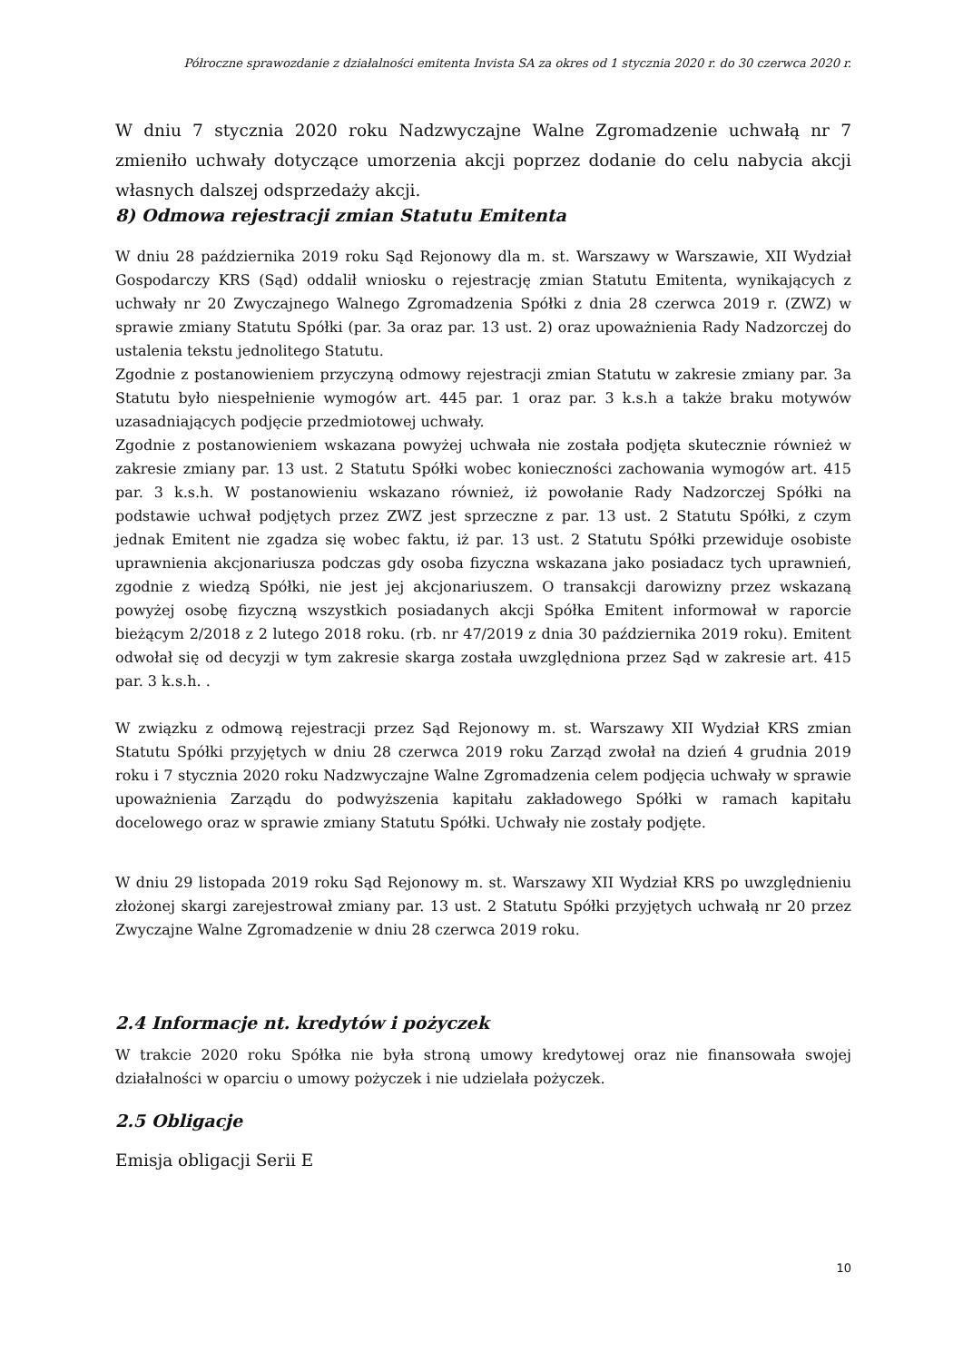Półroczne sprawozdanie z działalności emitenta Invista SA za okres od 1 stycznia 2020 r. do 30 czerwca 2020 r.
W dniu 7 stycznia 2020 roku Nadzwyczajne Walne Zgromadzenie uchwałą nr 7 zmieniło uchwały dotyczące umorzenia akcji poprzez dodanie do celu nabycia akcji własnych dalszej odsprzedaży akcji.
8) Odmowa rejestracji zmian Statutu Emitenta
W dniu 28 października 2019 roku Sąd Rejonowy dla m. st. Warszawy w Warszawie, XII Wydział Gospodarczy KRS (Sąd) oddalił wniosku o rejestrację zmian Statutu Emitenta, wynikających z uchwały nr 20 Zwyczajnego Walnego Zgromadzenia Spółki z dnia 28 czerwca 2019 r. (ZWZ) w sprawie zmiany Statutu Spółki (par. 3a oraz par. 13 ust. 2) oraz upoważnienia Rady Nadzorczej do ustalenia tekstu jednolitego Statutu.
Zgodnie z postanowieniem przyczyną odmowy rejestracji zmian Statutu w zakresie zmiany par. 3a Statutu było niespełnienie wymogów art. 445 par. 1 oraz par. 3 k.s.h a także braku motywów uzasadniających podjęcie przedmiotowej uchwały.
Zgodnie z postanowieniem wskazana powyżej uchwała nie została podjęta skutecznie również w zakresie zmiany par. 13 ust. 2 Statutu Spółki wobec konieczności zachowania wymogów art. 415 par. 3 k.s.h. W postanowieniu wskazano również, iż powołanie Rady Nadzorczej Spółki na podstawie uchwał podjętych przez ZWZ jest sprzeczne z par. 13 ust. 2 Statutu Spółki, z czym jednak Emitent nie zgadza się wobec faktu, iż par. 13 ust. 2 Statutu Spółki przewiduje osobiste uprawnienia akcjonariusza podczas gdy osoba fizyczna wskazana jako posiadacz tych uprawnień, zgodnie z wiedzą Spółki, nie jest jej akcjonariuszem. O transakcji darowizny przez wskazaną powyżej osobę fizyczną wszystkich posiadanych akcji Spółka Emitent informował w raporcie bieżącym 2/2018 z 2 lutego 2018 roku. (rb. nr 47/2019 z dnia 30 października 2019 roku). Emitent odwołał się od decyzji w tym zakresie skarga została uwzględniona przez Sąd w zakresie art. 415 par. 3 k.s.h. .
W związku z odmową rejestracji przez Sąd Rejonowy m. st. Warszawy XII Wydział KRS zmian Statutu Spółki przyjętych w dniu 28 czerwca 2019 roku Zarząd zwołał na dzień 4 grudnia 2019 roku i 7 stycznia 2020 roku Nadzwyczajne Walne Zgromadzenia celem podjęcia uchwały w sprawie upoważnienia Zarządu do podwyższenia kapitału zakładowego Spółki w ramach kapitału docelowego oraz w sprawie zmiany Statutu Spółki. Uchwały nie zostały podjęte.
W dniu 29 listopada 2019 roku Sąd Rejonowy m. st. Warszawy XII Wydział KRS po uwzględnieniu złożonej skargi zarejestrował zmiany par. 13 ust. 2 Statutu Spółki przyjętych uchwałą nr 20 przez Zwyczajne Walne Zgromadzenie w dniu 28 czerwca 2019 roku.
2.4 Informacje nt. kredytów i pożyczek
W trakcie 2020 roku Spółka nie była stroną umowy kredytowej oraz nie finansowała swojej działalności w oparciu o umowy pożyczek i nie udzielała pożyczek.
2.5 Obligacje
Emisja obligacji Serii E
10